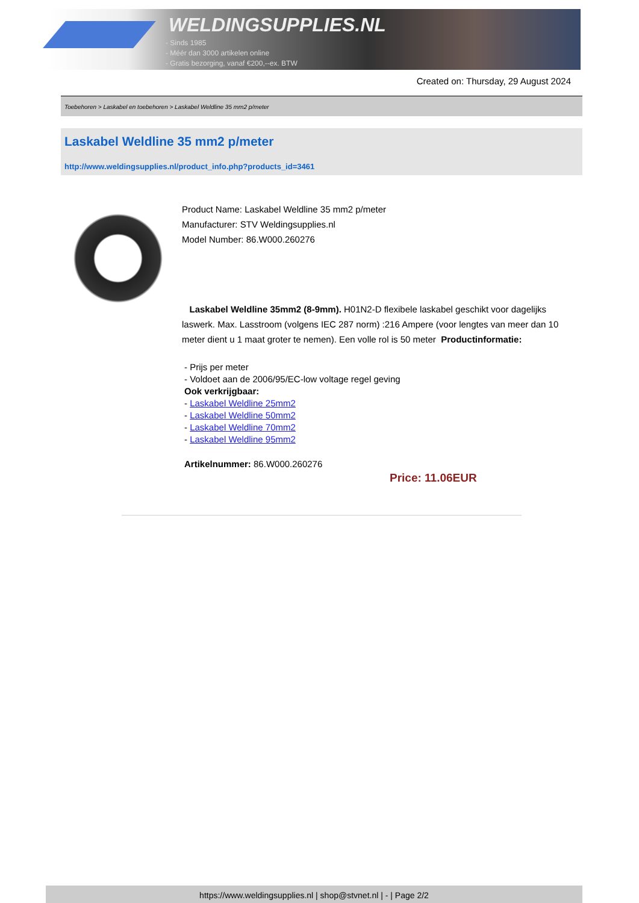WELDINGSUPPLIES.NL
- Sinds 1985
- Méér dan 3000 artikelen online
- Gratis bezorging, vanaf €200,--ex. BTW
Created on: Thursday, 29 August 2024
Toebehoren > Laskabel en toebehoren > Laskabel Weldline 35 mm2 p/meter
Laskabel Weldline 35 mm2 p/meter
http://www.weldingsupplies.nl/product_info.php?products_id=3461
Product Name: Laskabel Weldline 35 mm2 p/meter
Manufacturer: STV Weldingsupplies.nl
Model Number: 86.W000.260276
Laskabel Weldline 35mm2 (8-9mm). H01N2-D flexibele laskabel geschikt voor dagelijks laswerk. Max. Lasstroom (volgens IEC 287 norm) :216 Ampere (voor lengtes van meer dan 10 meter dient u 1 maat groter te nemen). Een volle rol is 50 meter Productinformatie:
- Prijs per meter
- Voldoet aan de 2006/95/EC-low voltage regel geving
Ook verkrijgbaar:
- Laskabel Weldline 25mm2
- Laskabel Weldline 50mm2
- Laskabel Weldline 70mm2
- Laskabel Weldline 95mm2
Artikelnummer: 86.W000.260276
Price: 11.06EUR
https://www.weldingsupplies.nl | shop@stvnet.nl | - | Page 2/2